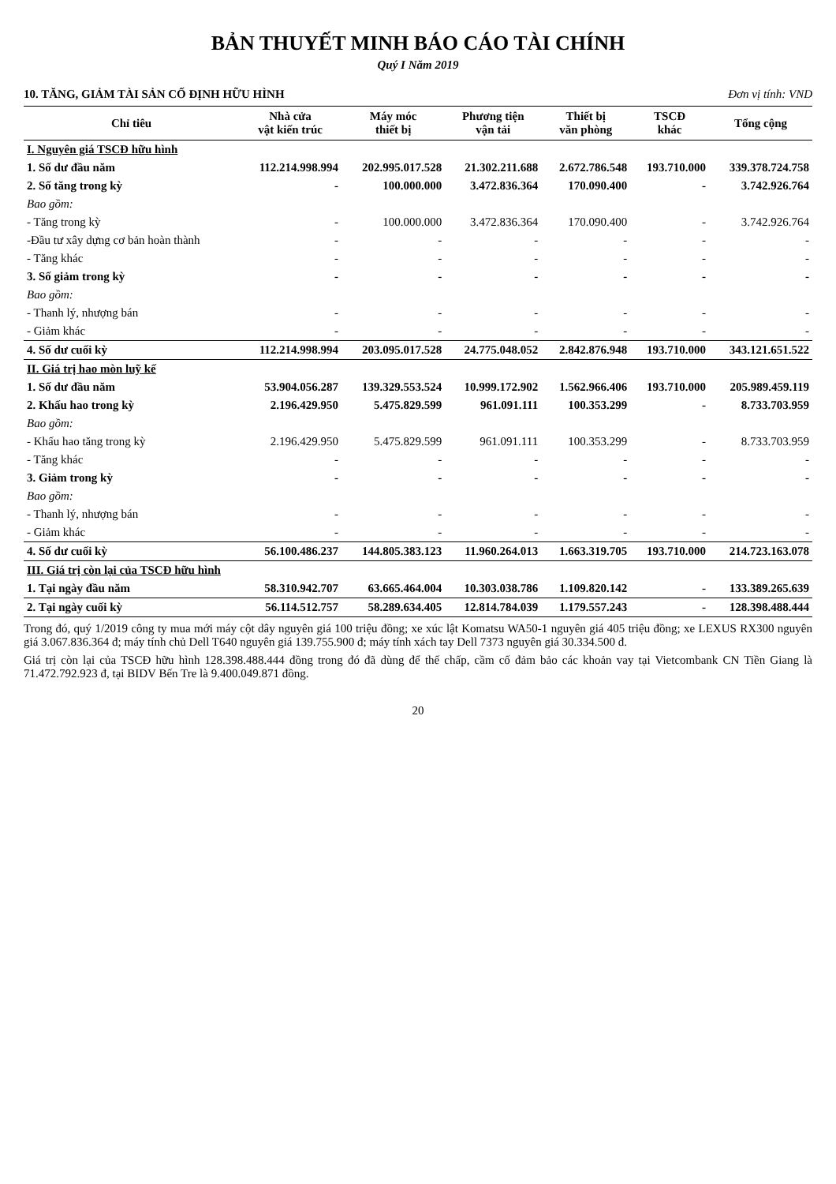BẢN THUYẾT MINH BÁO CÁO TÀI CHÍNH
Quý I Năm 2019
10. TĂNG, GIẢM TÀI SẢN CỐ ĐỊNH HỮU HÌNH Đơn vị tính: VND
| Chỉ tiêu | Nhà cửa vật kiến trúc | Máy móc thiết bị | Phương tiện vận tải | Thiết bị văn phòng | TSCĐ khác | Tổng cộng |
| --- | --- | --- | --- | --- | --- | --- |
| I. Nguyên giá TSCĐ hữu hình | | | | | | |
| 1. Số dư đầu năm | 112.214.998.994 | 202.995.017.528 | 21.302.211.688 | 2.672.786.548 | 193.710.000 | 339.378.724.758 |
| 2. Số tăng trong kỳ | - | 100.000.000 | 3.472.836.364 | 170.090.400 | - | 3.742.926.764 |
| Bao gồm: | | | | | | |
| - Tăng trong kỳ | - | 100.000.000 | 3.472.836.364 | 170.090.400 | - | 3.742.926.764 |
| -Đầu tư xây dựng cơ bản hoàn thành | - | - | - | - | - | - |
| - Tăng khác | - | - | - | - | - | - |
| 3. Số giảm trong kỳ | - | - | - | - | - | - |
| Bao gồm: | | | | | | |
| - Thanh lý, nhượng bán | - | - | - | - | - | - |
| - Giảm khác | - | - | - | - | - | - |
| 4. Số dư cuối kỳ | 112.214.998.994 | 203.095.017.528 | 24.775.048.052 | 2.842.876.948 | 193.710.000 | 343.121.651.522 |
| II. Giá trị hao mòn luỹ kế | | | | | | |
| 1. Số dư đầu năm | 53.904.056.287 | 139.329.553.524 | 10.999.172.902 | 1.562.966.406 | 193.710.000 | 205.989.459.119 |
| 2. Khấu hao trong kỳ | 2.196.429.950 | 5.475.829.599 | 961.091.111 | 100.353.299 | - | 8.733.703.959 |
| Bao gồm: | | | | | | |
| - Khấu hao tăng trong kỳ | 2.196.429.950 | 5.475.829.599 | 961.091.111 | 100.353.299 | - | 8.733.703.959 |
| - Tăng khác | - | - | - | - | - | - |
| 3. Giảm trong kỳ | - | - | - | - | - | - |
| Bao gồm: | | | | | | |
| - Thanh lý, nhượng bán | - | - | - | - | - | - |
| - Giảm khác | - | - | - | - | - | - |
| 4. Số dư cuối kỳ | 56.100.486.237 | 144.805.383.123 | 11.960.264.013 | 1.663.319.705 | 193.710.000 | 214.723.163.078 |
| III. Giá trị còn lại của TSCĐ hữu hình | | | | | | |
| 1. Tại ngày đầu năm | 58.310.942.707 | 63.665.464.004 | 10.303.038.786 | 1.109.820.142 | - | 133.389.265.639 |
| 2. Tại ngày cuối kỳ | 56.114.512.757 | 58.289.634.405 | 12.814.784.039 | 1.179.557.243 | - | 128.398.488.444 |
Trong đó, quý 1/2019 công ty mua mới máy cột dây nguyên giá 100 triệu đồng; xe xúc lật Komatsu WA50-1 nguyên giá 405 triệu đồng; xe LEXUS RX300 nguyên giá 3.067.836.364 đ; máy tính chủ Dell T640 nguyên giá 139.755.900 đ; máy tính xách tay Dell 7373 nguyên giá 30.334.500 đ.
Giá trị còn lại của TSCĐ hữu hình 128.398.488.444 đồng trong đó đã dùng để thế chấp, cầm cố đảm bảo các khoản vay tại Vietcombank CN Tiền Giang là 71.472.792.923 đ, tại BIDV Bến Tre là 9.400.049.871 đồng.
20